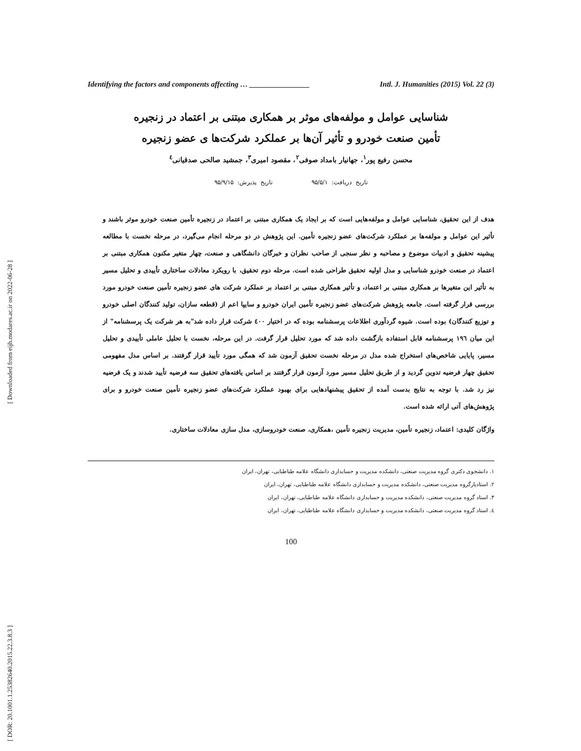[ Downloaded from eijh.modares.ac.ir on 2022-06-28 ]
[ DOR: 20.1001.1.25382640.2015.22.3.8.3 ]
Identifying the factors and components affecting … ________________ Intl. J. Humanities (2015) Vol. 22 (3)
شناسایی عوامل و مولفه‌های موثر بر همکاری مبتنی بر اعتماد در زنجیره
تأمین صنعت خودرو و تأثیر آن‌ها بر عملکرد شرکت‌ها ی عضو زنجیره
محسن رفیع پور<sup>۱</sup>، جهانیار بامداد صوفی<sup>۲</sup>، مقصود امیری<sup>۳</sup>، جمشید صالحی صدقیانی<sup>٤</sup>
تاریخ دریافت: ۹۵/۵/۱ تاریخ پذیرش: ۹۵/۹/۱۵
هدف از این تحقیق، شناسایی عوامل و مولفه‌هایی است که بر ایجاد یک همکاری مبتنی بر اعتماد در زنجیره تأمین صنعت خودرو موثر باشند و تأثیر این عوامل و مولفه‌ها بر عملکرد شرکت‌های عضو زنجیره تأمین. این پژوهش در دو مرحله انجام می‌گیرد، در مرحله نخست با مطالعه پیشینه تحقیق و ادبیات موضوع و مصاحبه و نظر سنجی از صاحب نظران و خبرگان دانشگاهی و صنعت، چهار متغیر مکنون همکاری مبتنی بر اعتماد در صنعت خودرو شناسایی و مدل اولیه تحقیق طراحی شده است. مرحله دوم تحقیق، با رویکرد معادلات ساختاری تأییدی و تحلیل مسیر به تأثیر این متغیرها بر همکاری مبتنی بر اعتماد، و تأثیر همکاری مبتنی بر اعتماد بر عملکرد شرکت های عضو زنجیره تأمین صنعت خودرو مورد بررسی قرار گرفته است. جامعه پژوهش شرکت‌های عضو زنجیره تأمین ایران خودرو و سایپا اعم از (قطعه سازان، تولید کنندگان اصلی خودرو و توزیع کنندگان) بوده است. شیوه گردآوری اطلاعات پرسشنامه بوده که در اختیار ٤٠٠ شرکت قرار داده شد"به هر شرکت یک پرسشنامه" از این میان ١٩٦ پرسشنامه قابل استفاده بازگشت داده شد که مورد تحلیل قرار گرفت. در این مرحله، نخست با تحلیل عاملی تأییدی و تحلیل مسیر، پایایی شاخص‌های استخراج شده مدل در مرحله نخست تحقیق آزمون شد که همگی مورد تأیید قرار گرفتند. بر اساس مدل مفهومی تحقیق چهار فرضیه تدوین گردید و از طریق تحلیل مسیر مورد آزمون قرار گرفتند بر اساس یافته‌های تحقیق سه فرضیه تأیید شدند و یک فرضیه نیز رد شد. با توجه به نتایج بدست آمده از تحقیق پیشنهادهایی برای بهبود عملکرد شرکت‌های عضو زنجیره تأمین صنعت خودرو و برای پژوهش‌های آتی ارائه شده است.
واژگان کلیدی: اعتماد، زنجیره تأمین، مدیریت زنجیره تأمین ،همکاری، صنعت خودروسازی، مدل سازی معادلات ساختاری.
١. دانشجوی دکتری گروه مدیریت صنعتی، دانشکده مدیریت و حسابداری دانشگاه علامه طباطبایی، تهران، ایران
٢. استادیارگروه مدیریت صنعتی، دانشکده مدیریت و حسابداری دانشگاه علامه طباطبایی، تهران، ایران
٣. استاد گروه مدیریت صنعتی، دانشکده مدیریت و حسابداری دانشگاه علامه طباطبایی، تهران، ایران
٤. استاد گروه مدیریت صنعتی، دانشکده مدیریت و حسابداری دانشگاه علامه طباطبایی، تهران، ایران
100